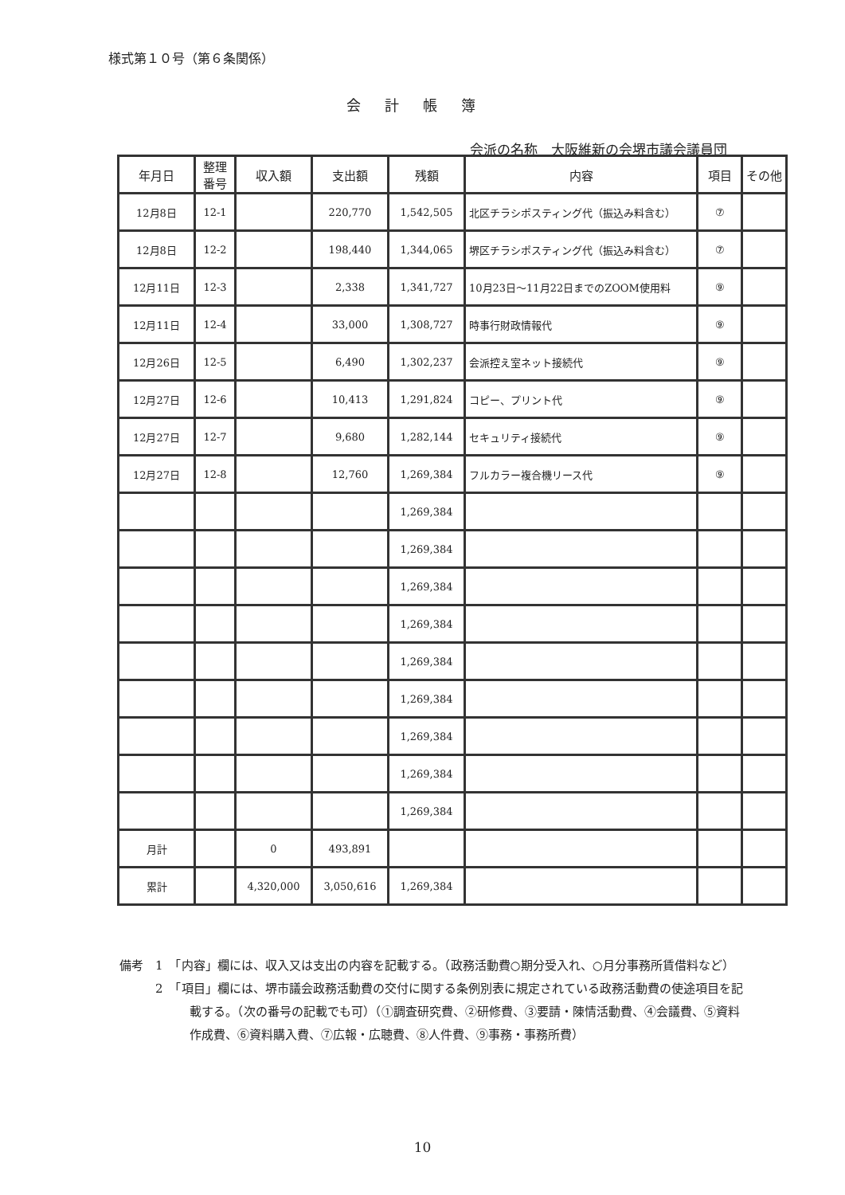様式第１０号（第６条関係）
会計帳簿
会派の名称　大阪維新の会堺市議会議員団
| 年月日 | 整理番号 | 収入額 | 支出額 | 残額 | 内容 | 項目 | その他 |
| --- | --- | --- | --- | --- | --- | --- | --- |
| 12月8日 | 12-1 | | 220,770 | 1,542,505 | 北区チラシポスティング代（振込み料含む） | ⑦ | |
| 12月8日 | 12-2 | | 198,440 | 1,344,065 | 堺区チラシポスティング代（振込み料含む） | ⑦ | |
| 12月11日 | 12-3 | | 2,338 | 1,341,727 | 10月23日～11月22日までのZOOM使用料 | ⑨ | |
| 12月11日 | 12-4 | | 33,000 | 1,308,727 | 時事行財政情報代 | ⑨ | |
| 12月26日 | 12-5 | | 6,490 | 1,302,237 | 会派控え室ネット接続代 | ⑨ | |
| 12月27日 | 12-6 | | 10,413 | 1,291,824 | コピー、プリント代 | ⑨ | |
| 12月27日 | 12-7 | | 9,680 | 1,282,144 | セキュリティ接続代 | ⑨ | |
| 12月27日 | 12-8 | | 12,760 | 1,269,384 | フルカラー複合機リース代 | ⑨ | |
| | | | | 1,269,384 | | | |
| | | | | 1,269,384 | | | |
| | | | | 1,269,384 | | | |
| | | | | 1,269,384 | | | |
| | | | | 1,269,384 | | | |
| | | | | 1,269,384 | | | |
| | | | | 1,269,384 | | | |
| | | | | 1,269,384 | | | |
| | | | | 1,269,384 | | | |
| 月計 | | 0 | 493,891 | | | | |
| 累計 | | 4,320,000 | 3,050,616 | 1,269,384 | | | |
備考　1　「内容」欄には、収入又は支出の内容を記載する。（政務活動費○期分受入れ、○月分事務所賃借料など）
　　　2　「項目」欄には、堺市議会政務活動費の交付に関する条例別表に規定されている政務活動費の使途項目を記載する。（次の番号の記載でも可）（①調査研究費、②研修費、③要請・陳情活動費、④会議費、⑤資料作成費、⑥資料購入費、⑦広報・広聴費、⑧人件費、⑨事務・事務所費）
10